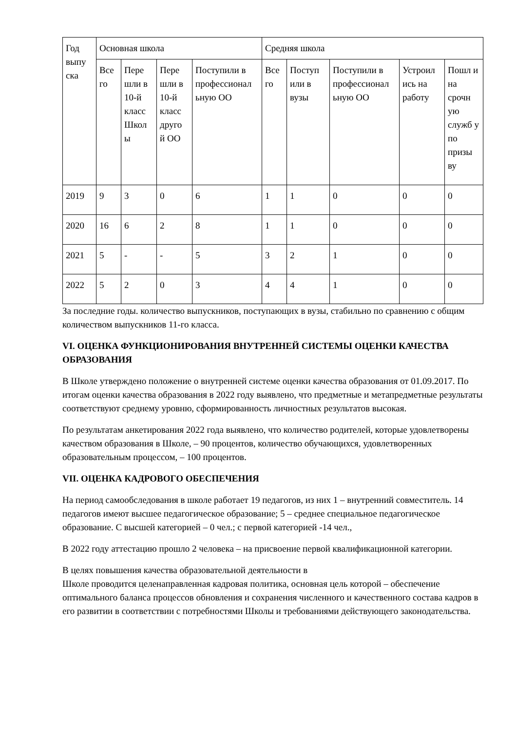| Год выпу ска | Основная школа | | | | Средняя школа | | | | |
| --- | --- | --- | --- | --- | --- | --- | --- | --- | --- |
| | Все го | Пере шли в 10-й класс Школ ы | Пере шли в 10-й класс друго й ОО | Поступили в профессионал ьную ОО | Все го | Поступ или в вузы | Поступили в профессионал ьную ОО | Устроил ись на работу | Пошл и на срочн ую служб у по призы ву |
| 2019 | 9 | 3 | 0 | 6 | 1 | 1 | 0 | 0 | 0 |
| 2020 | 16 | 6 | 2 | 8 | 1 | 1 | 0 | 0 | 0 |
| 2021 | 5 | - | - | 5 | 3 | 2 | 1 | 0 | 0 |
| 2022 | 5 | 2 | 0 | 3 | 4 | 4 | 1 | 0 | 0 |
За последние годы. количество выпускников, поступающих в вузы, стабильно по сравнению с общим количеством выпускников 11-го класса.
VI. ОЦЕНКА ФУНКЦИОНИРОВАНИЯ ВНУТРЕННЕЙ СИСТЕМЫ ОЦЕНКИ КАЧЕСТВА ОБРАЗОВАНИЯ
В Школе утверждено положение о внутренней системе оценки качества образования от 01.09.2017. По итогам оценки качества образования в 2022 году выявлено, что предметные и метапредметные результаты соответствуют среднему уровню, сформированность личностных результатов высокая.
По результатам анкетирования 2022 года выявлено, что количество родителей, которые удовлетворены качеством образования в Школе, – 90 процентов, количество обучающихся, удовлетворенных образовательным процессом, – 100 процентов.
VII. ОЦЕНКА КАДРОВОГО ОБЕСПЕЧЕНИЯ
На период самообследования в школе работает 19 педагогов, из них 1 – внутренний совместитель. 14 педагогов имеют высшее педагогическое образование; 5 – среднее специальное педагогическое образование. С высшей категорией – 0 чел.; с первой категорией -14 чел.,
В 2022 году аттестацию прошло 2 человека – на присвоение первой квалификационной категории.
В целях повышения качества образовательной деятельности в
Школе проводится целенаправленная кадровая политика, основная цель которой – обеспечение оптимального баланса процессов обновления и сохранения численного и качественного состава кадров в его развитии в соответствии с потребностями Школы и требованиями действующего законодательства.